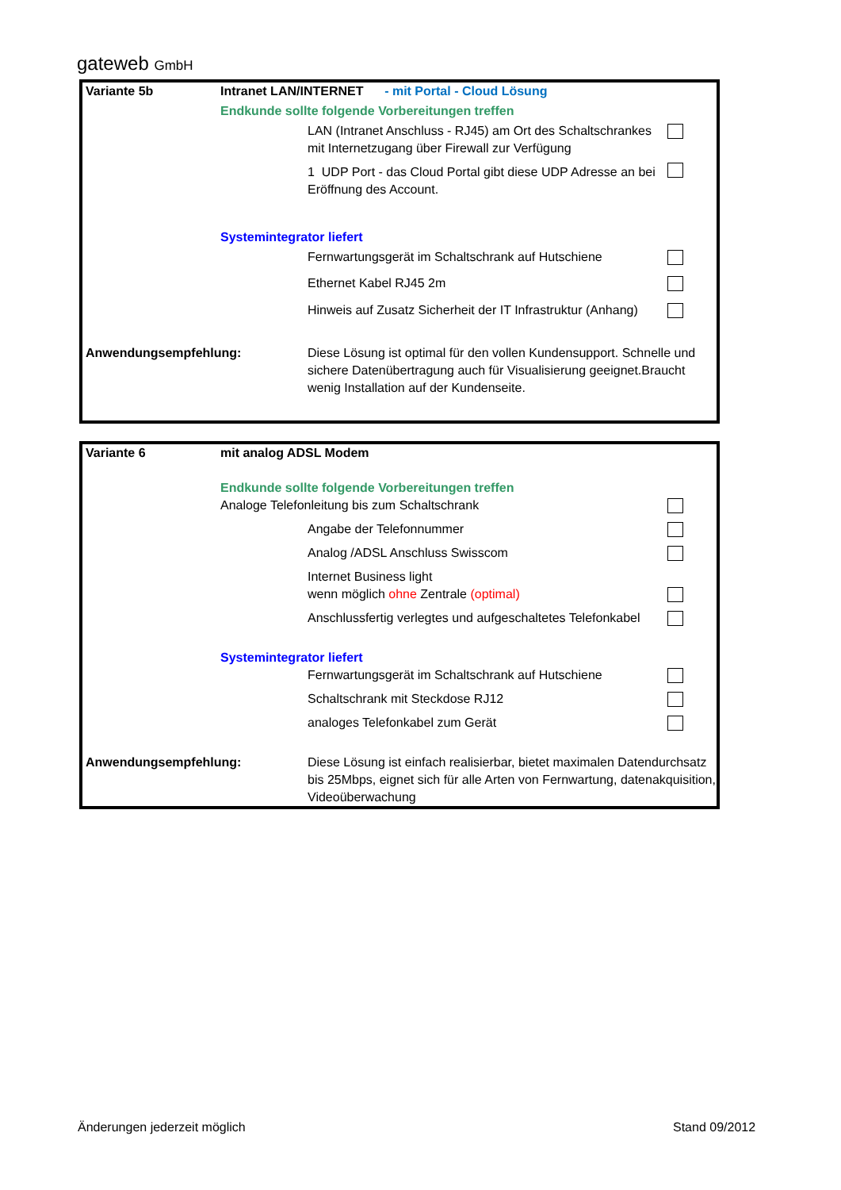gateweb GmbH
| Variante 5b | Intranet LAN/INTERNET - mit Portal - Cloud Lösung | | |
| | Endkunde sollte folgende Vorbereitungen treffen | | |
| | | LAN (Intranet Anschluss - RJ45) am Ort des Schaltschrankes mit Internetzugang über Firewall zur Verfügung | |
| | | 1 UDP Port - das Cloud Portal gibt diese UDP Adresse an bei Eröffnung des Account. | |
| | Systemintegrator liefert | | |
| | | Fernwartungsgerät im Schaltschrank auf Hutschiene | |
| | | Ethernet Kabel RJ45 2m | |
| | | Hinweis auf Zusatz Sicherheit der IT Infrastruktur (Anhang) | |
| Anwendungsempfehlung: | | Diese Lösung ist optimal für den vollen Kundensupport. Schnelle und sichere Datenübertragung auch für Visualisierung geeignet.Braucht wenig Installation auf der Kundenseite. | |
| Variante 6 | mit analog ADSL Modem | | |
| | Endkunde sollte folgende Vorbereitungen treffen | | |
| | Analoge Telefonleitung bis zum Schaltschrank | | |
| | | Angabe der Telefonnummer | |
| | | Analog /ADSL Anschluss Swisscom | |
| | | Internet Business light | |
| | | wenn möglich ohne Zentrale (optimal) | |
| | | Anschlussfertig verlegtes und aufgeschaltetes Telefonkabel | |
| | Systemintegrator liefert | | |
| | | Fernwartungsgerät im Schaltschrank auf Hutschiene | |
| | | Schaltschrank mit Steckdose RJ12 | |
| | | analoges Telefonkabel zum Gerät | |
| Anwendungsempfehlung: | | Diese Lösung ist einfach realisierbar, bietet maximalen Datendurchsatz bis 25Mbps, eignet sich für alle Arten von Fernwartung, datenakquisition, Videoüberwachung | |
Änderungen jederzeit möglich Stand 09/2012